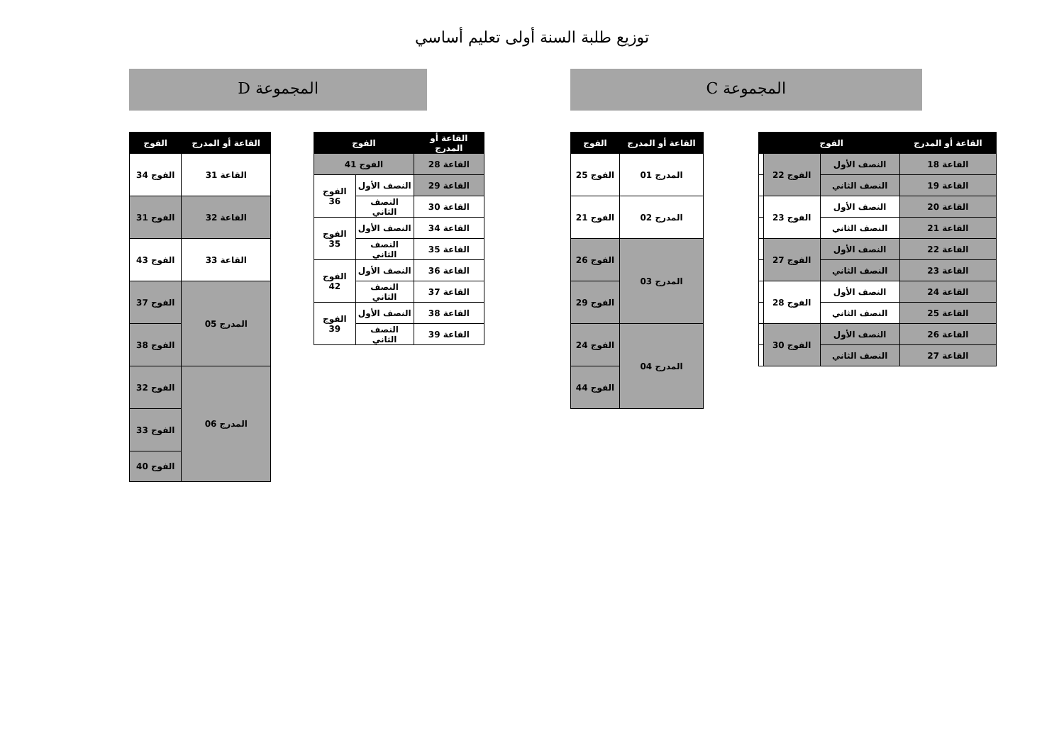توزيع طلبة السنة أولى تعليم أساسي
المجموعة C
المجموعة D
| القاعة أو المدرج | الفوج | | |
| --- | --- | --- | --- |
| القاعة 18 | النصف الأول | الفوج 22 | |
| القاعة 19 | النصف الثاني | | |
| القاعة 20 | النصف الأول | الفوج 23 | |
| القاعة 21 | النصف الثاني | | |
| القاعة 22 | النصف الأول | الفوج 27 | |
| القاعة 23 | النصف الثاني | | |
| القاعة 24 | النصف الأول | الفوج 28 | |
| القاعة 25 | النصف الثاني | | |
| القاعة 26 | النصف الأول | الفوج 30 | |
| القاعة 27 | النصف الثاني | | |
| القاعة أو المدرج | الفوج |
| --- | --- |
| المدرج 01 | الفوج 25 |
| المدرج 02 | الفوج 21 |
| المدرج 03 | الفوج 26 |
| | الفوج 29 |
| المدرج 04 | الفوج 24 |
| | الفوج 44 |
| القاعة أو المدرج | الفوج | |
| --- | --- | --- |
| القاعة 28 | الفوج 41 | |
| القاعة 29 | النصف الأول | الفوج 36 |
| القاعة 30 | النصف الثاني | |
| القاعة 34 | النصف الأول | الفوج 35 |
| القاعة 35 | النصف الثاني | |
| القاعة 36 | النصف الأول | الفوج 42 |
| القاعة 37 | النصف الثاني | |
| القاعة 38 | النصف الأول | الفوج 39 |
| القاعة 39 | النصف الثاني | |
| القاعة أو المدرج | الفوج |
| --- | --- |
| القاعة 31 | الفوج 34 |
| القاعة 32 | الفوج 31 |
| القاعة 33 | الفوج 43 |
| المدرج 05 | الفوج 37 |
| | الفوج 38 |
| المدرج 06 | الفوج 32 |
| | الفوج 33 |
| | الفوج 40 |